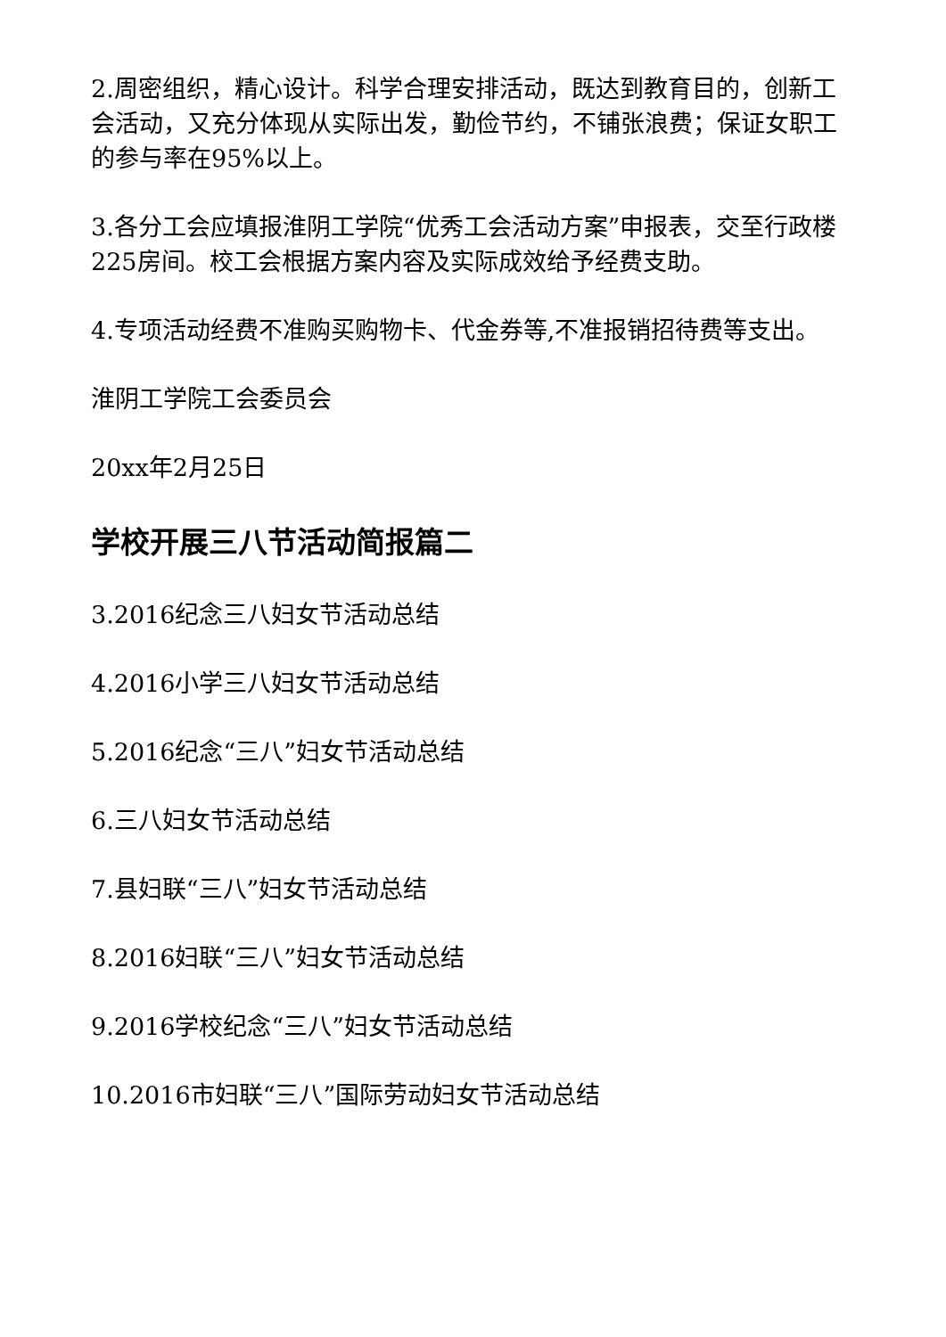2.周密组织，精心设计。科学合理安排活动，既达到教育目的，创新工会活动，又充分体现从实际出发，勤俭节约，不铺张浪费；保证女职工的参与率在95%以上。
3.各分工会应填报淮阴工学院“优秀工会活动方案”申报表，交至行政楼225房间。校工会根据方案内容及实际成效给予经费支助。
4.专项活动经费不准购买购物卡、代金券等,不准报销招待费等支出。
淮阴工学院工会委员会
20xx年2月25日
学校开展三八节活动简报篇二
3.2016纪念三八妇女节活动总结
4.2016小学三八妇女节活动总结
5.2016纪念“三八”妇女节活动总结
6.三八妇女节活动总结
7.县妇联“三八”妇女节活动总结
8.2016妇联“三八”妇女节活动总结
9.2016学校纪念“三八”妇女节活动总结
10.2016市妇联“三八”国际劳动妇女节活动总结